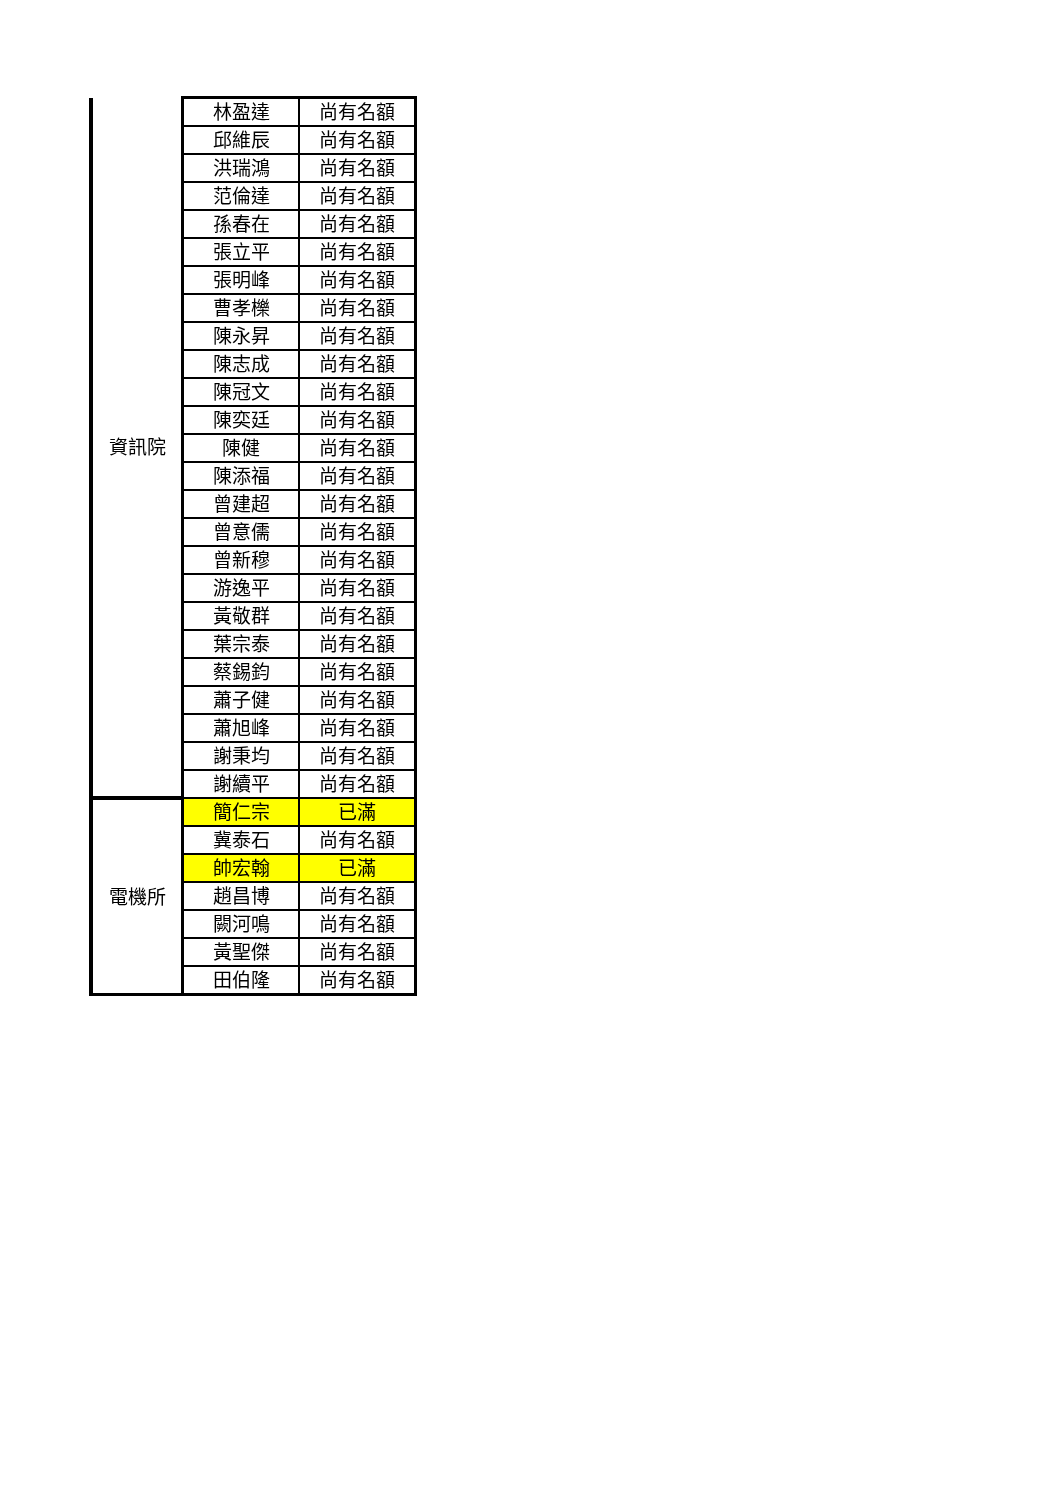| 資訊院 | 林盈達 | 尚有名額 |
| | 邱維辰 | 尚有名額 |
| | 洪瑞鴻 | 尚有名額 |
| | 范倫達 | 尚有名額 |
| | 孫春在 | 尚有名額 |
| | 張立平 | 尚有名額 |
| | 張明峰 | 尚有名額 |
| | 曹孝櫟 | 尚有名額 |
| | 陳永昇 | 尚有名額 |
| | 陳志成 | 尚有名額 |
| | 陳冠文 | 尚有名額 |
| | 陳奕廷 | 尚有名額 |
| | 陳健 | 尚有名額 |
| | 陳添福 | 尚有名額 |
| | 曾建超 | 尚有名額 |
| | 曾意儒 | 尚有名額 |
| | 曾新穆 | 尚有名額 |
| | 游逸平 | 尚有名額 |
| | 黃敬群 | 尚有名額 |
| | 葉宗泰 | 尚有名額 |
| | 蔡錫鈞 | 尚有名額 |
| | 蕭子健 | 尚有名額 |
| | 蕭旭峰 | 尚有名額 |
| | 謝秉均 | 尚有名額 |
| | 謝續平 | 尚有名額 |
| 電機所 | 簡仁宗 | 已滿 |
| | 冀泰石 | 尚有名額 |
| | 帥宏翰 | 已滿 |
| | 趙昌博 | 尚有名額 |
| | 闕河鳴 | 尚有名額 |
| | 黃聖傑 | 尚有名額 |
| | 田伯隆 | 尚有名額 |